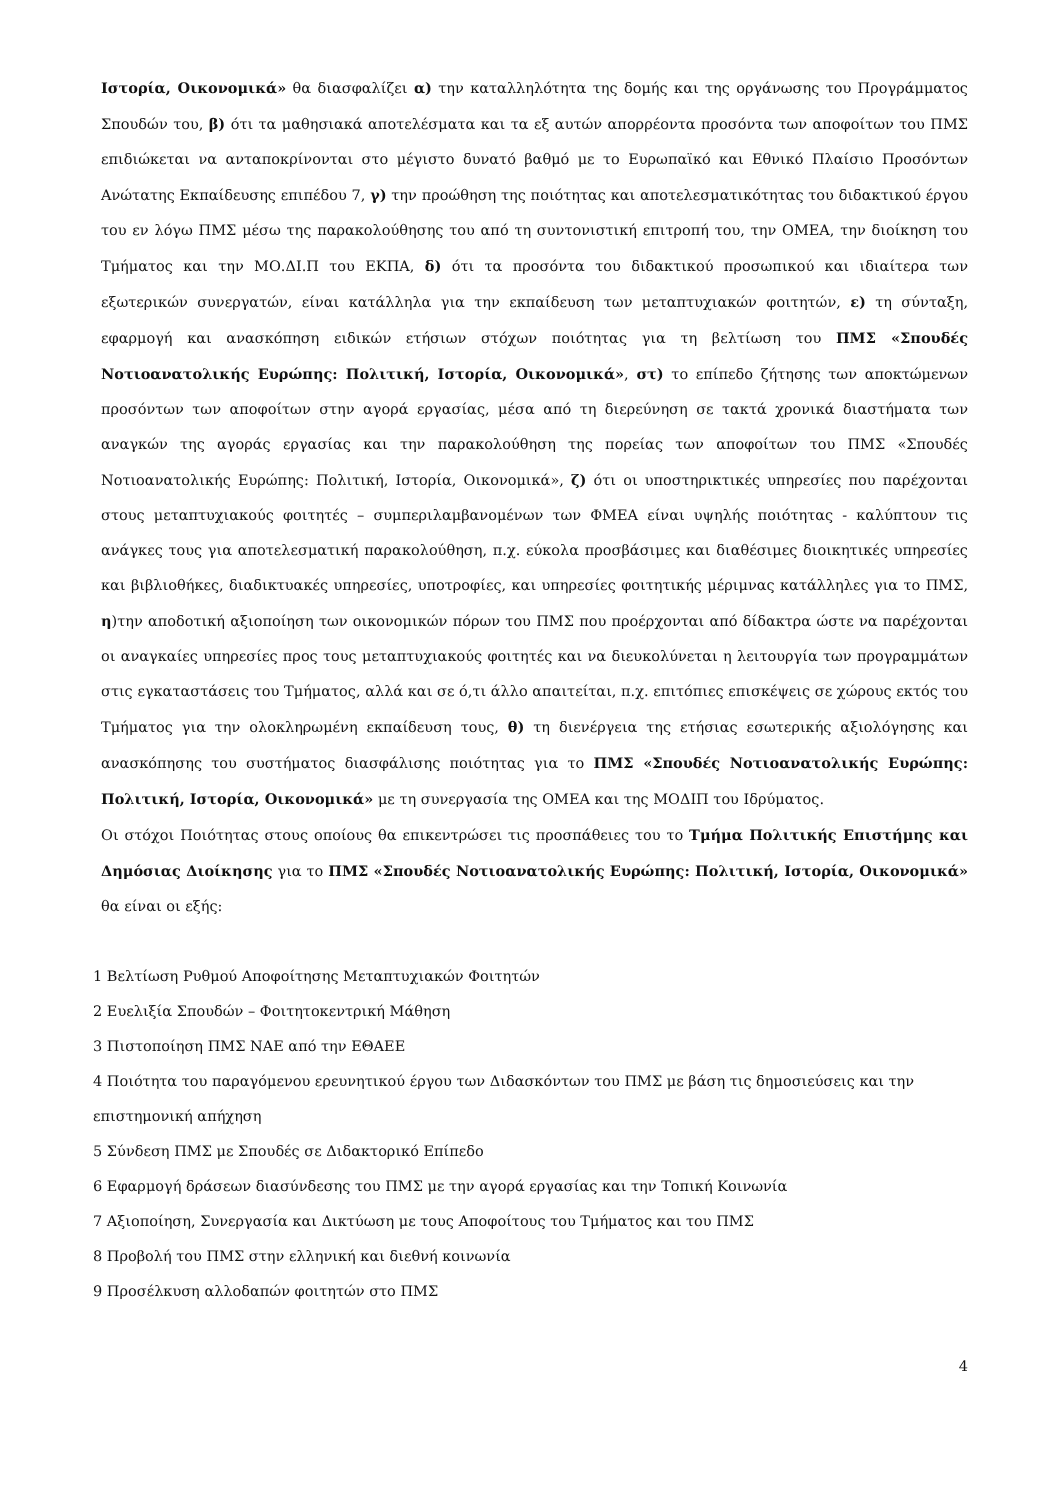Ιστορία, Οικονομικά» θα διασφαλίζει α) την καταλληλότητα της δομής και της οργάνωσης του Προγράμματος Σπουδών του, β) ότι τα μαθησιακά αποτελέσματα και τα εξ αυτών απορρέοντα προσόντα των αποφοίτων του ΠΜΣ επιδιώκεται να ανταποκρίνονται στο μέγιστο δυνατό βαθμό με το Ευρωπαϊκό και Εθνικό Πλαίσιο Προσόντων Ανώτατης Εκπαίδευσης επιπέδου 7, γ) την προώθηση της ποιότητας και αποτελεσματικότητας του διδακτικού έργου του εν λόγω ΠΜΣ μέσω της παρακολούθησης του από τη συντονιστική επιτροπή του, την ΟΜΕΑ, την διοίκηση του Τμήματος και την ΜΟ.ΔΙ.Π του ΕΚΠΑ, δ) ότι τα προσόντα του διδακτικού προσωπικού και ιδιαίτερα των εξωτερικών συνεργατών, είναι κατάλληλα για την εκπαίδευση των μεταπτυχιακών φοιτητών, ε) τη σύνταξη, εφαρμογή και ανασκόπηση ειδικών ετήσιων στόχων ποιότητας για τη βελτίωση του ΠΜΣ «Σπουδές Νοτιοανατολικής Ευρώπης: Πολιτική, Ιστορία, Οικονομικά», στ) το επίπεδο ζήτησης των αποκτώμενων προσόντων των αποφοίτων στην αγορά εργασίας, μέσα από τη διερεύνηση σε τακτά χρονικά διαστήματα των αναγκών της αγοράς εργασίας και την παρακολούθηση της πορείας των αποφοίτων του ΠΜΣ «Σπουδές Νοτιοανατολικής Ευρώπης: Πολιτική, Ιστορία, Οικονομικά», ζ) ότι οι υποστηρικτικές υπηρεσίες που παρέχονται στους μεταπτυχιακούς φοιτητές – συμπεριλαμβανομένων των ΦΜΕΑ είναι υψηλής ποιότητας - καλύπτουν τις ανάγκες τους για αποτελεσματική παρακολούθηση, π.χ. εύκολα προσβάσιμες και διαθέσιμες διοικητικές υπηρεσίες και βιβλιοθήκες, διαδικτυακές υπηρεσίες, υποτροφίες, και υπηρεσίες φοιτητικής μέριμνας κατάλληλες για το ΠΜΣ, η)την αποδοτική αξιοποίηση των οικονομικών πόρων του ΠΜΣ που προέρχονται από δίδακτρα ώστε να παρέχονται οι αναγκαίες υπηρεσίες προς τους μεταπτυχιακούς φοιτητές και να διευκολύνεται η λειτουργία των προγραμμάτων στις εγκαταστάσεις του Τμήματος, αλλά και σε ό,τι άλλο απαιτείται, π.χ. επιτόπιες επισκέψεις σε χώρους εκτός του Τμήματος για την ολοκληρωμένη εκπαίδευση τους, θ) τη διενέργεια της ετήσιας εσωτερικής αξιολόγησης και ανασκόπησης του συστήματος διασφάλισης ποιότητας για το ΠΜΣ «Σπουδές Νοτιοανατολικής Ευρώπης: Πολιτική, Ιστορία, Οικονομικά» με τη συνεργασία της ΟΜΕΑ και της ΜΟΔΙΠ του Ιδρύματος.
Οι στόχοι Ποιότητας στους οποίους θα επικεντρώσει τις προσπάθειες του το Τμήμα Πολιτικής Επιστήμης και Δημόσιας Διοίκησης για το ΠΜΣ «Σπουδές Νοτιοανατολικής Ευρώπης: Πολιτική, Ιστορία, Οικονομικά» θα είναι οι εξής:
1 Βελτίωση Ρυθμού Αποφοίτησης Μεταπτυχιακών Φοιτητών
2 Ευελιξία Σπουδών – Φοιτητοκεντρική Μάθηση
3 Πιστοποίηση ΠΜΣ ΝΑΕ από την ΕΘΑΕΕ
4 Ποιότητα του παραγόμενου ερευνητικού έργου των Διδασκόντων του ΠΜΣ με βάση τις δημοσιεύσεις και την επιστημονική απήχηση
5 Σύνδεση ΠΜΣ με Σπουδές σε Διδακτορικό Επίπεδο
6 Εφαρμογή δράσεων διασύνδεσης του ΠΜΣ με την αγορά εργασίας και την Τοπική Κοινωνία
7 Αξιοποίηση, Συνεργασία και Δικτύωση με τους Αποφοίτους του Τμήματος και του ΠΜΣ
8 Προβολή του ΠΜΣ στην ελληνική και διεθνή κοινωνία
9 Προσέλκυση αλλοδαπών φοιτητών στο ΠΜΣ
4